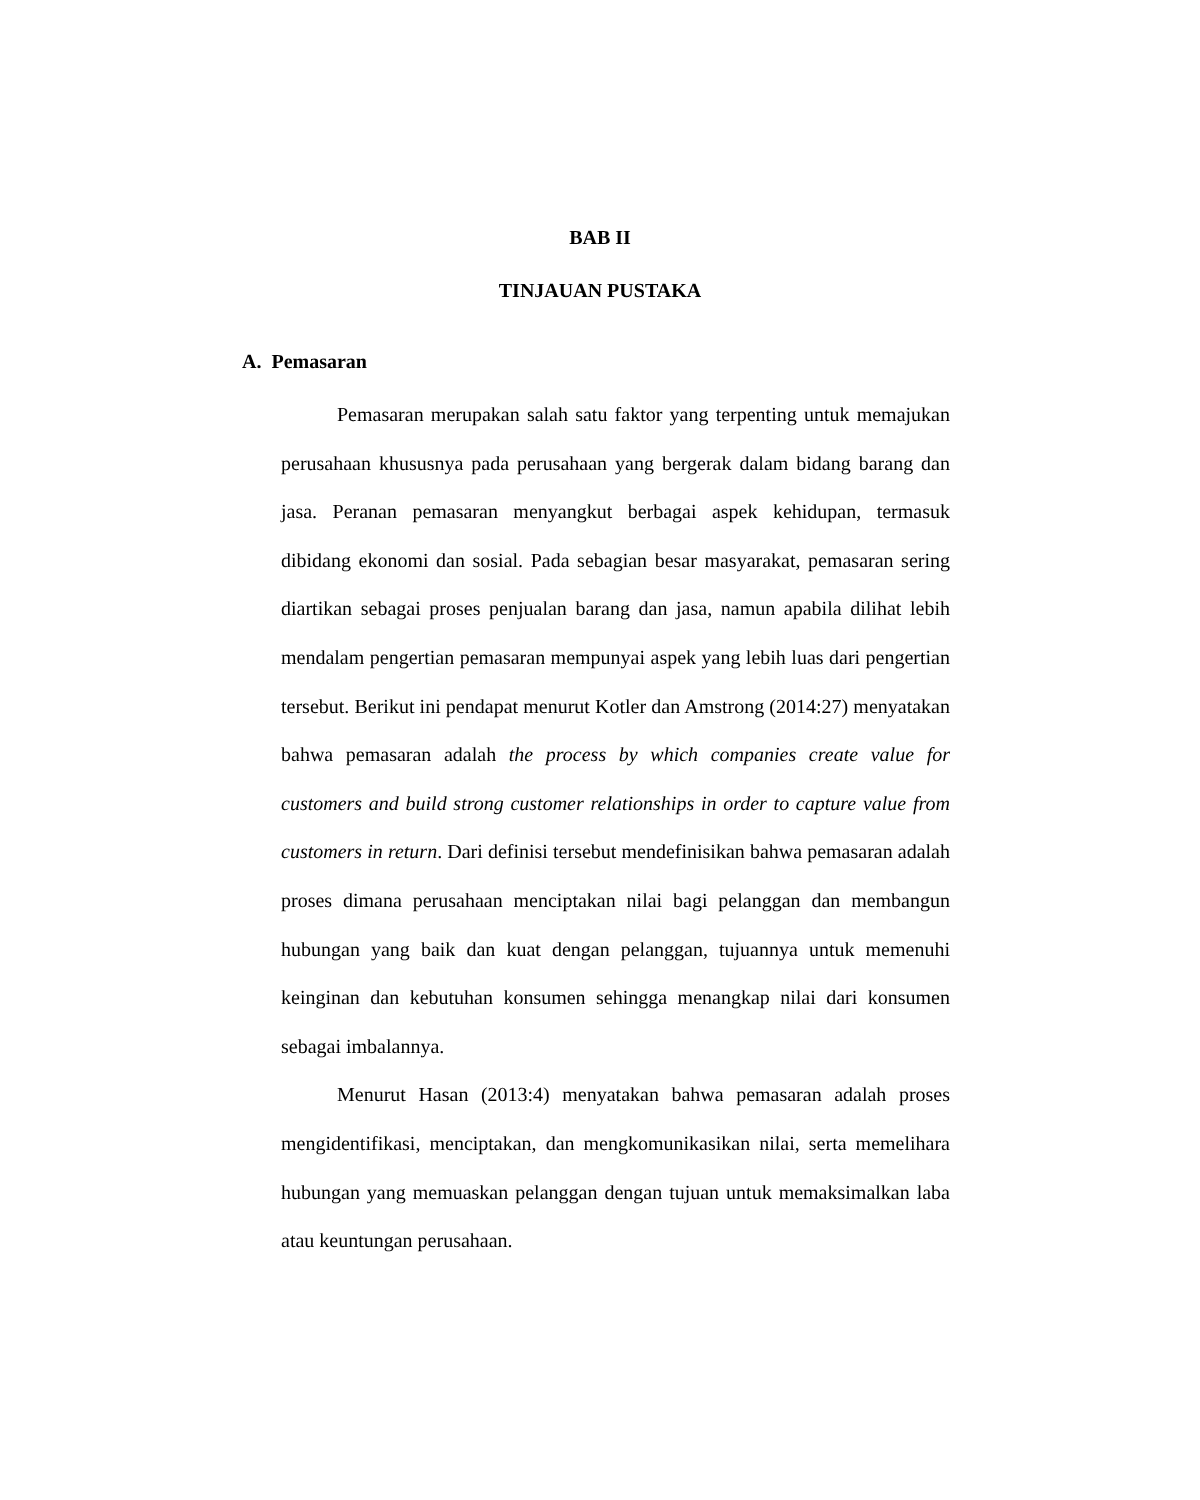BAB II
TINJAUAN PUSTAKA
A. Pemasaran
Pemasaran merupakan salah satu faktor yang terpenting untuk memajukan perusahaan khususnya pada perusahaan yang bergerak dalam bidang barang dan jasa. Peranan pemasaran menyangkut berbagai aspek kehidupan, termasuk dibidang ekonomi dan sosial. Pada sebagian besar masyarakat, pemasaran sering diartikan sebagai proses penjualan barang dan jasa, namun apabila dilihat lebih mendalam pengertian pemasaran mempunyai aspek yang lebih luas dari pengertian tersebut. Berikut ini pendapat menurut Kotler dan Amstrong (2014:27) menyatakan bahwa pemasaran adalah the process by which companies create value for customers and build strong customer relationships in order to capture value from customers in return. Dari definisi tersebut mendefinisikan bahwa pemasaran adalah proses dimana perusahaan menciptakan nilai bagi pelanggan dan membangun hubungan yang baik dan kuat dengan pelanggan, tujuannya untuk memenuhi keinginan dan kebutuhan konsumen sehingga menangkap nilai dari konsumen sebagai imbalannya.
Menurut Hasan (2013:4) menyatakan bahwa pemasaran adalah proses mengidentifikasi, menciptakan, dan mengkomunikasikan nilai, serta memelihara hubungan yang memuaskan pelanggan dengan tujuan untuk memaksimalkan laba atau keuntungan perusahaan.